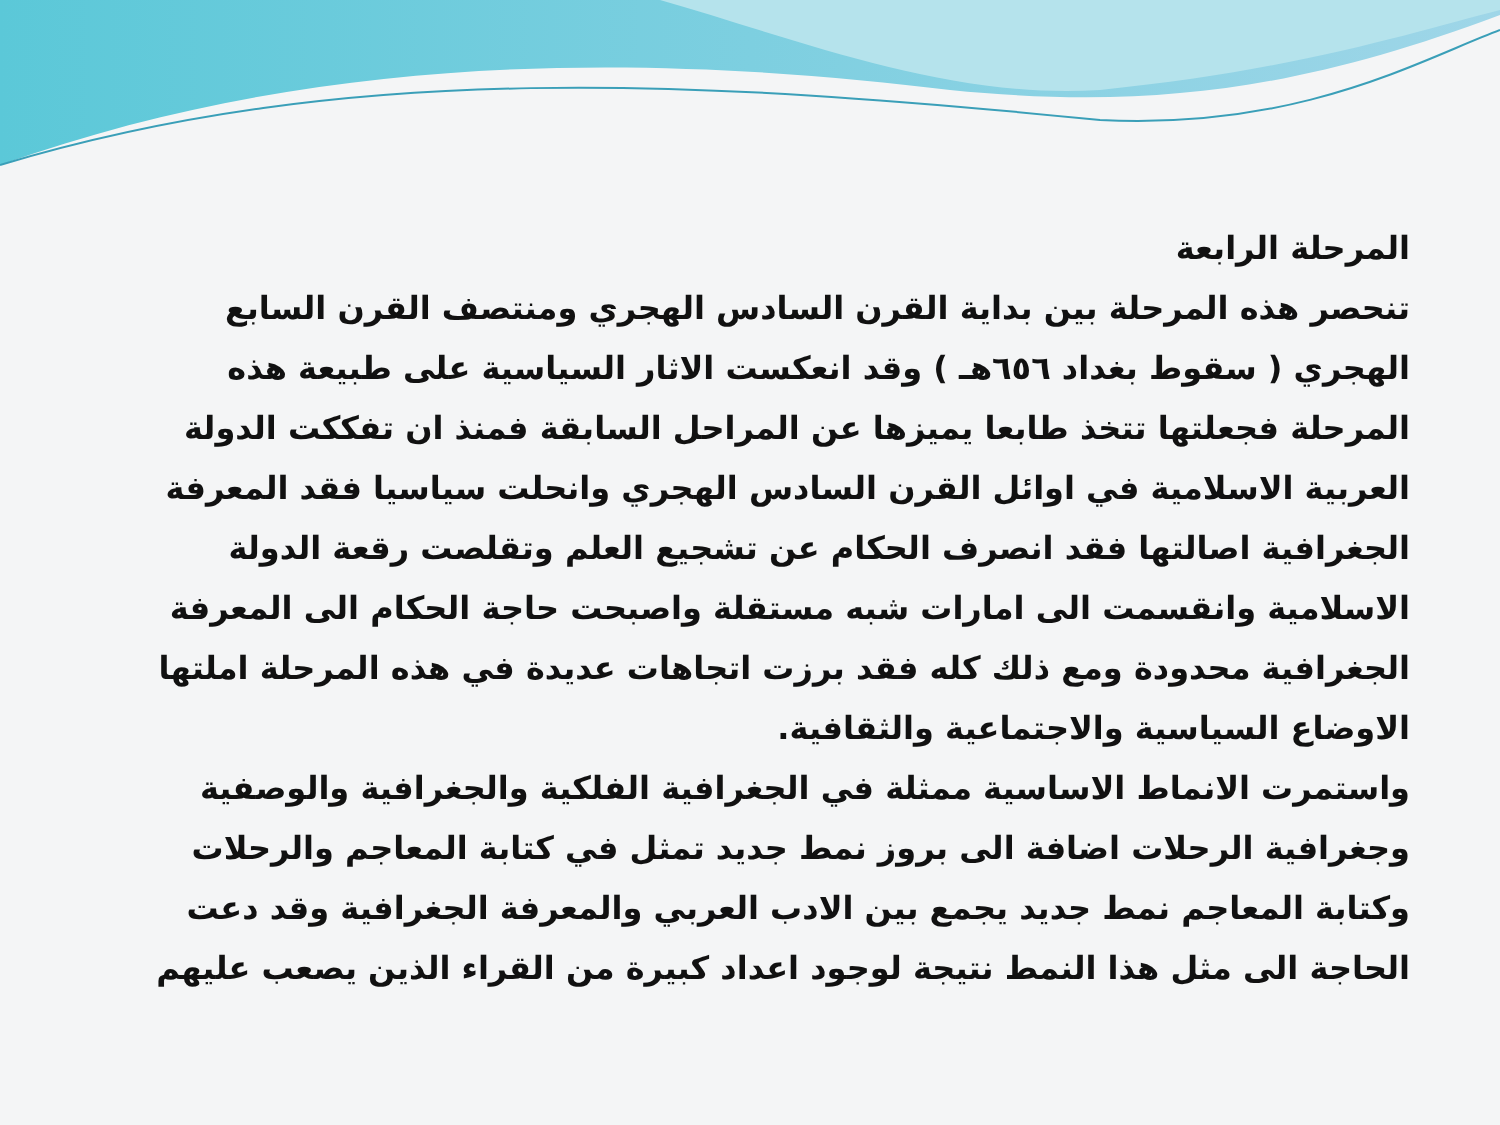المرحلة الرابعة
تنحصر هذه المرحلة بين بداية القرن السادس الهجري ومنتصف القرن السابع الهجري ( سقوط بغداد ٦٥٦هـ ) وقد انعكست الاثار السياسية على طبيعة هذه المرحلة فجعلتها تتخذ طابعا يميزها عن المراحل السابقة فمنذ ان تفككت الدولة العربية الاسلامية في اوائل القرن السادس الهجري وانحلت سياسيا فقد المعرفة الجغرافية اصالتها فقد انصرف الحكام عن تشجيع العلم وتقلصت رقعة الدولة الاسلامية وانقسمت الى امارات شبه مستقلة واصبحت حاجة الحكام الى المعرفة الجغرافية محدودة ومع ذلك كله فقد برزت اتجاهات عديدة في هذه المرحلة املتها الاوضاع السياسية والاجتماعية والثقافية.
واستمرت الانماط الاساسية ممثلة في الجغرافية الفلكية والجغرافية والوصفية وجغرافية الرحلات اضافة الى بروز نمط جديد تمثل في كتابة المعاجم والرحلات وكتابة المعاجم نمط جديد يجمع بين الادب العربي والمعرفة الجغرافية وقد دعت الحاجة الى مثل هذا النمط نتيجة لوجود اعداد كبيرة من القراء الذين يصعب عليهم